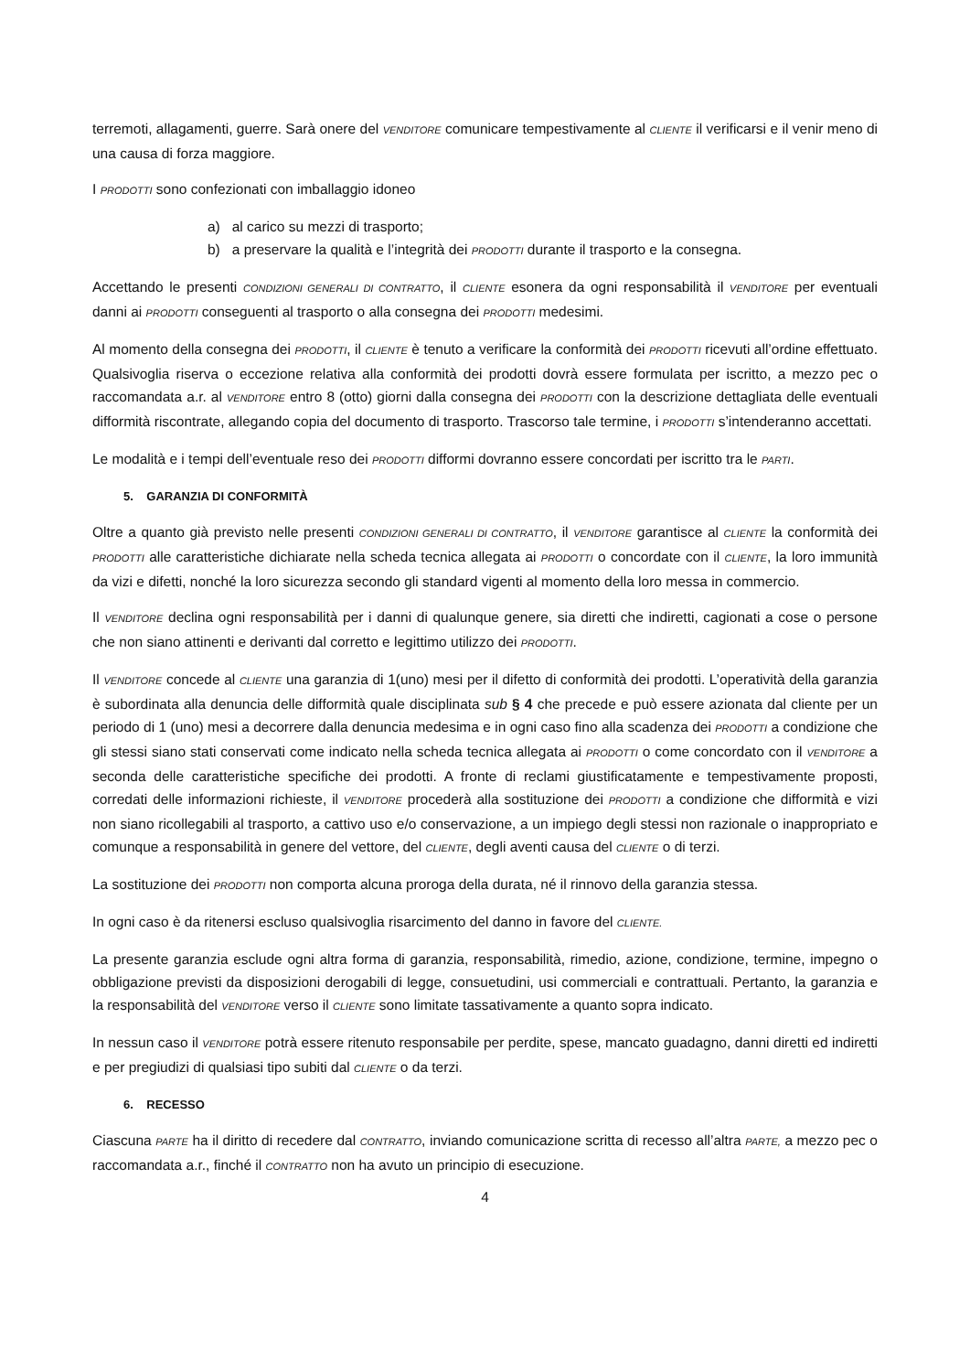terremoti, allagamenti, guerre. Sarà onere del VENDITORE comunicare tempestivamente al CLIENTE il verificarsi e il venir meno di una causa di forza maggiore.
I PRODOTTI sono confezionati con imballaggio idoneo
a) al carico su mezzi di trasporto;
b) a preservare la qualità e l’integrità dei PRODOTTI durante il trasporto e la consegna.
Accettando le presenti CONDIZIONI GENERALI DI CONTRATTO, il CLIENTE esonera da ogni responsabilità il VENDITORE per eventuali danni ai PRODOTTI conseguenti al trasporto o alla consegna dei PRODOTTI medesimi.
Al momento della consegna dei PRODOTTI, il CLIENTE è tenuto a verificare la conformità dei PRODOTTI ricevuti all’ordine effettuato. Qualsivoglia riserva o eccezione relativa alla conformità dei prodotti dovrà essere formulata per iscritto, a mezzo pec o raccomandata a.r. al VENDITORE entro 8 (otto) giorni dalla consegna dei PRODOTTI con la descrizione dettagliata delle eventuali difformità riscontrate, allegando copia del documento di trasporto. Trascorso tale termine, i PRODOTTI s’intenderanno accettati.
Le modalità e i tempi dell’eventuale reso dei PRODOTTI difformi dovranno essere concordati per iscritto tra le PARTI.
5. GARANZIA DI CONFORMITÀ
Oltre a quanto già previsto nelle presenti CONDIZIONI GENERALI DI CONTRATTO, il VENDITORE garantisce al CLIENTE la conformità dei PRODOTTI alle caratteristiche dichiarate nella scheda tecnica allegata ai PRODOTTI o concordate con il CLIENTE, la loro immunità da vizi e difetti, nonché la loro sicurezza secondo gli standard vigenti al momento della loro messa in commercio.
Il VENDITORE declina ogni responsabilità per i danni di qualunque genere, sia diretti che indiretti, cagionati a cose o persone che non siano attinenti e derivanti dal corretto e legittimo utilizzo dei PRODOTTI.
Il VENDITORE concede al CLIENTE una garanzia di 1(uno) mesi per il difetto di conformità dei prodotti. L’operatività della garanzia è subordinata alla denuncia delle difformità quale disciplinata sub § 4 che precede e può essere azionata dal cliente per un periodo di 1 (uno) mesi a decorrere dalla denuncia medesima e in ogni caso fino alla scadenza dei PRODOTTI a condizione che gli stessi siano stati conservati come indicato nella scheda tecnica allegata ai PRODOTTI o come concordato con il VENDITORE a seconda delle caratteristiche specifiche dei prodotti. A fronte di reclami giustificatamente e tempestivamente proposti, corredati delle informazioni richieste, il VENDITORE procederà alla sostituzione dei PRODOTTI a condizione che difformità e vizi non siano ricollegabili al trasporto, a cattivo uso e/o conservazione, a un impiego degli stessi non razionale o inappropriato e comunque a responsabilità in genere del vettore, del CLIENTE, degli aventi causa del CLIENTE o di terzi.
La sostituzione dei PRODOTTI non comporta alcuna proroga della durata, né il rinnovo della garanzia stessa.
In ogni caso è da ritenersi escluso qualsivoglia risarcimento del danno in favore del CLIENTE.
La presente garanzia esclude ogni altra forma di garanzia, responsabilità, rimedio, azione, condizione, termine, impegno o obbligazione previsti da disposizioni derogabili di legge, consuetudini, usi commerciali e contrattuali. Pertanto, la garanzia e la responsabilità del VENDITORE verso il CLIENTE sono limitate tassativamente a quanto sopra indicato.
In nessun caso il VENDITORE potrà essere ritenuto responsabile per perdite, spese, mancato guadagno, danni diretti ed indiretti e per pregiudizi di qualsiasi tipo subiti dal CLIENTE o da terzi.
6. RECESSO
Ciascuna PARTE ha il diritto di recedere dal CONTRATTO, inviando comunicazione scritta di recesso all’altra PARTE, a mezzo pec o raccomandata a.r., finché il CONTRATTO non ha avuto un principio di esecuzione.
4